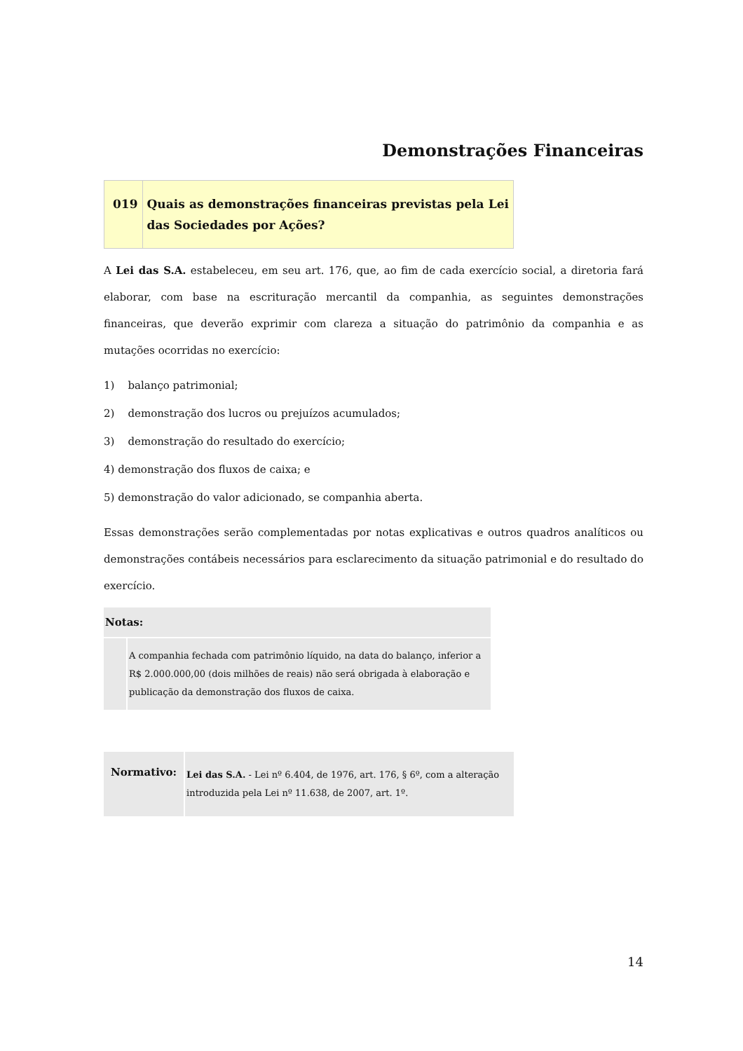Demonstrações Financeiras
| 019 | Quais as demonstrações financeiras previstas pela Lei das Sociedades por Ações? |
A Lei das S.A. estabeleceu, em seu art. 176, que, ao fim de cada exercício social, a diretoria fará elaborar, com base na escrituração mercantil da companhia, as seguintes demonstrações financeiras, que deverão exprimir com clareza a situação do patrimônio da companhia e as mutações ocorridas no exercício:
1) balanço patrimonial;
2) demonstração dos lucros ou prejuízos acumulados;
3) demonstração do resultado do exercício;
4) demonstração dos fluxos de caixa; e
5) demonstração do valor adicionado, se companhia aberta.
Essas demonstrações serão complementadas por notas explicativas e outros quadros analíticos ou demonstrações contábeis necessários para esclarecimento da situação patrimonial e do resultado do exercício.
| Notas: | |
| --- | --- |
| | A companhia fechada com patrimônio líquido, na data do balanço, inferior a R$ 2.000.000,00 (dois milhões de reais) não será obrigada à elaboração e publicação da demonstração dos fluxos de caixa. |
| Normativo: | Lei das S.A. - Lei nº 6.404, de 1976, art. 176, § 6º, com a alteração introduzida pela Lei nº 11.638, de 2007, art. 1º. |
14